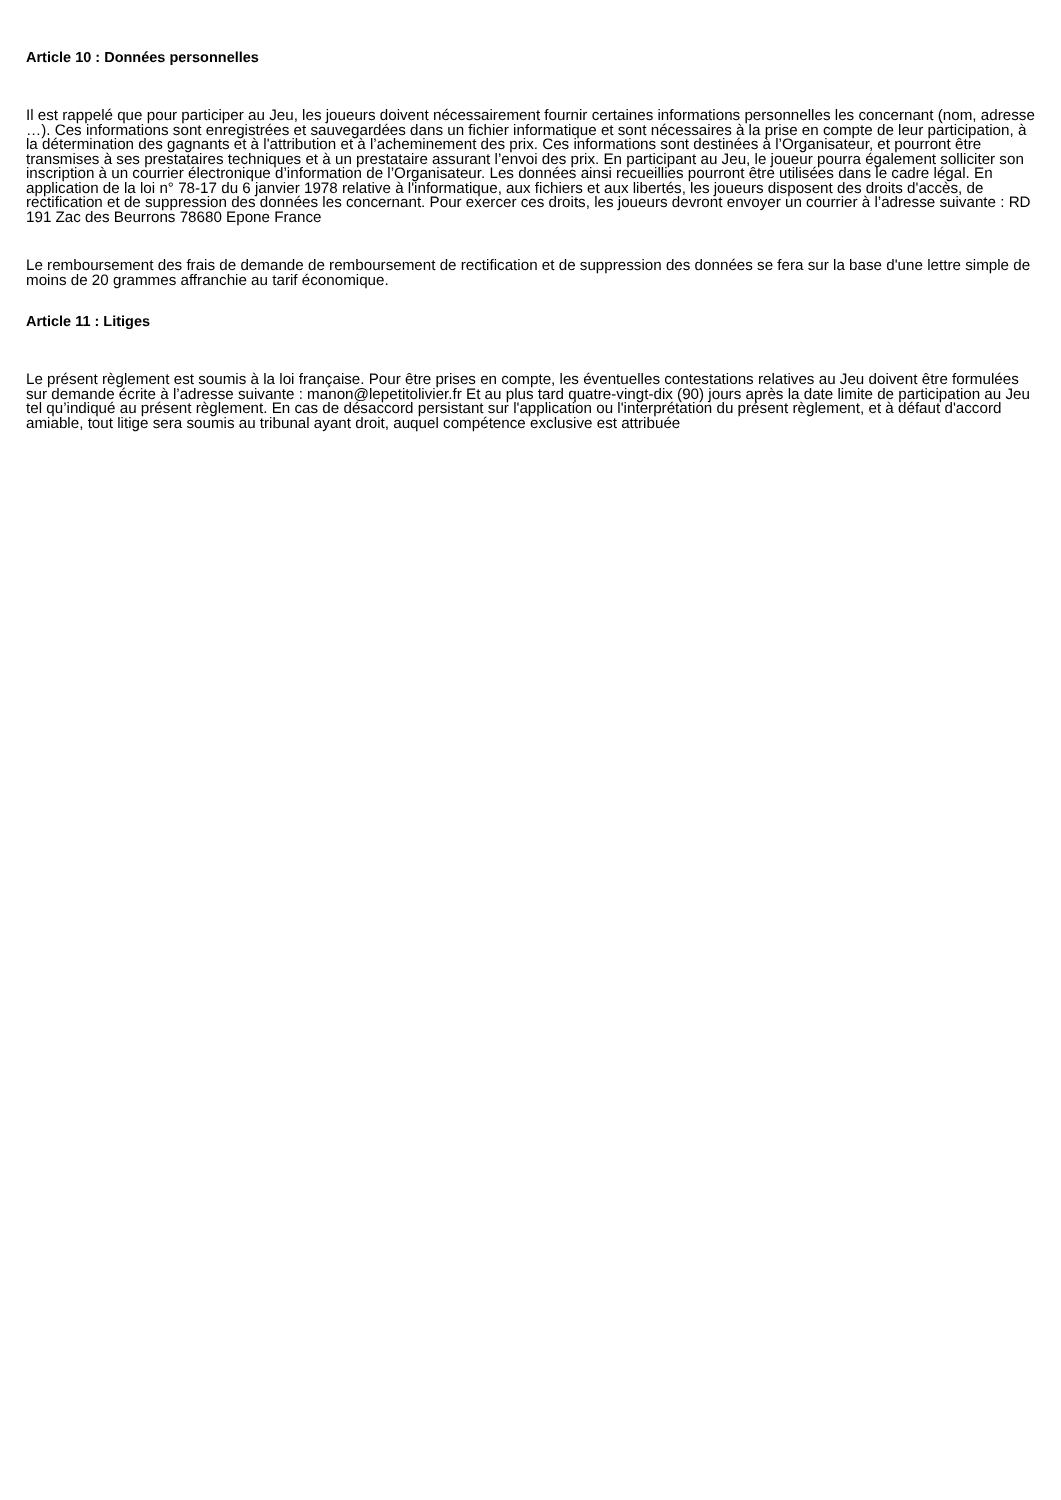Article 10 : Données personnelles
Il est rappelé que pour participer au Jeu, les joueurs doivent nécessairement fournir certaines informations personnelles les concernant (nom, adresse …). Ces informations sont enregistrées et sauvegardées dans un fichier informatique et sont nécessaires à la prise en compte de leur participation, à la détermination des gagnants et à l'attribution et à l’acheminement des prix. Ces informations sont destinées à l’Organisateur, et pourront être transmises à ses prestataires techniques et à un prestataire assurant l’envoi des prix. En participant au Jeu, le joueur pourra également solliciter son inscription à un courrier électronique d’information de l’Organisateur. Les données ainsi recueillies pourront être utilisées dans le cadre légal. En application de la loi n° 78-17 du 6 janvier 1978 relative à l'informatique, aux fichiers et aux libertés, les joueurs disposent des droits d'accès, de rectification et de suppression des données les concernant. Pour exercer ces droits, les joueurs devront envoyer un courrier à l’adresse suivante : RD 191 Zac des Beurrons 78680 Epone France
Le remboursement des frais de demande de remboursement de rectification et de suppression des données se fera sur la base d'une lettre simple de moins de 20 grammes affranchie au tarif économique.
Article 11 : Litiges
Le présent règlement est soumis à la loi française. Pour être prises en compte, les éventuelles contestations relatives au Jeu doivent être formulées sur demande écrite à l’adresse suivante : manon@lepetitolivier.fr Et au plus tard quatre-vingt-dix (90) jours après la date limite de participation au Jeu tel qu’indiqué au présent règlement. En cas de désaccord persistant sur l'application ou l'interprétation du présent règlement, et à défaut d'accord amiable, tout litige sera soumis au tribunal ayant droit, auquel compétence exclusive est attribuée